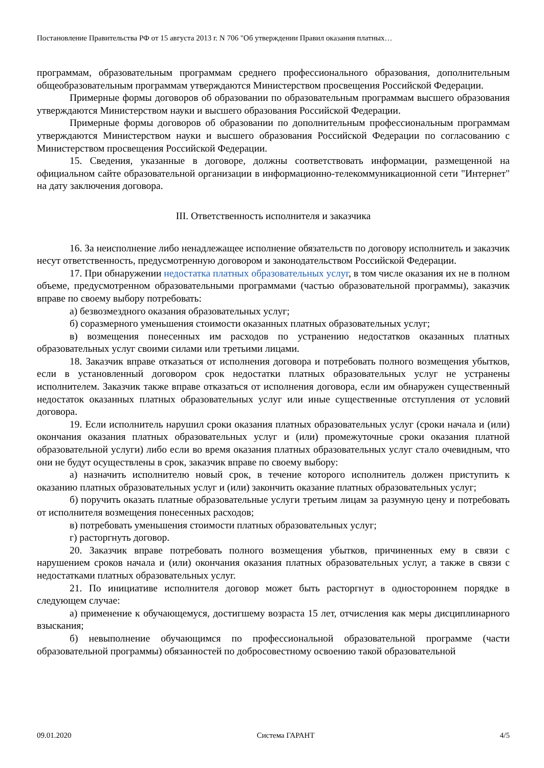Постановление Правительства РФ от 15 августа 2013 г. N 706 "Об утверждении Правил оказания платных…
программам, образовательным программам среднего профессионального образования, дополнительным общеобразовательным программам утверждаются Министерством просвещения Российской Федерации.
Примерные формы договоров об образовании по образовательным программам высшего образования утверждаются Министерством науки и высшего образования Российской Федерации.
Примерные формы договоров об образовании по дополнительным профессиональным программам утверждаются Министерством науки и высшего образования Российской Федерации по согласованию с Министерством просвещения Российской Федерации.
15. Сведения, указанные в договоре, должны соответствовать информации, размещенной на официальном сайте образовательной организации в информационно-телекоммуникационной сети "Интернет" на дату заключения договора.
III. Ответственность исполнителя и заказчика
16. За неисполнение либо ненадлежащее исполнение обязательств по договору исполнитель и заказчик несут ответственность, предусмотренную договором и законодательством Российской Федерации.
17. При обнаружении недостатка платных образовательных услуг, в том числе оказания их не в полном объеме, предусмотренном образовательными программами (частью образовательной программы), заказчик вправе по своему выбору потребовать:
а) безвозмездного оказания образовательных услуг;
б) соразмерного уменьшения стоимости оказанных платных образовательных услуг;
в) возмещения понесенных им расходов по устранению недостатков оказанных платных образовательных услуг своими силами или третьими лицами.
18. Заказчик вправе отказаться от исполнения договора и потребовать полного возмещения убытков, если в установленный договором срок недостатки платных образовательных услуг не устранены исполнителем. Заказчик также вправе отказаться от исполнения договора, если им обнаружен существенный недостаток оказанных платных образовательных услуг или иные существенные отступления от условий договора.
19. Если исполнитель нарушил сроки оказания платных образовательных услуг (сроки начала и (или) окончания оказания платных образовательных услуг и (или) промежуточные сроки оказания платной образовательной услуги) либо если во время оказания платных образовательных услуг стало очевидным, что они не будут осуществлены в срок, заказчик вправе по своему выбору:
а) назначить исполнителю новый срок, в течение которого исполнитель должен приступить к оказанию платных образовательных услуг и (или) закончить оказание платных образовательных услуг;
б) поручить оказать платные образовательные услуги третьим лицам за разумную цену и потребовать от исполнителя возмещения понесенных расходов;
в) потребовать уменьшения стоимости платных образовательных услуг;
г) расторгнуть договор.
20. Заказчик вправе потребовать полного возмещения убытков, причиненных ему в связи с нарушением сроков начала и (или) окончания оказания платных образовательных услуг, а также в связи с недостатками платных образовательных услуг.
21. По инициативе исполнителя договор может быть расторгнут в одностороннем порядке в следующем случае:
а) применение к обучающемуся, достигшему возраста 15 лет, отчисления как меры дисциплинарного взыскания;
б) невыполнение обучающимся по профессиональной образовательной программе (части образовательной программы) обязанностей по добросовестному освоению такой образовательной
09.01.2020 Система ГАРАНТ 4/5